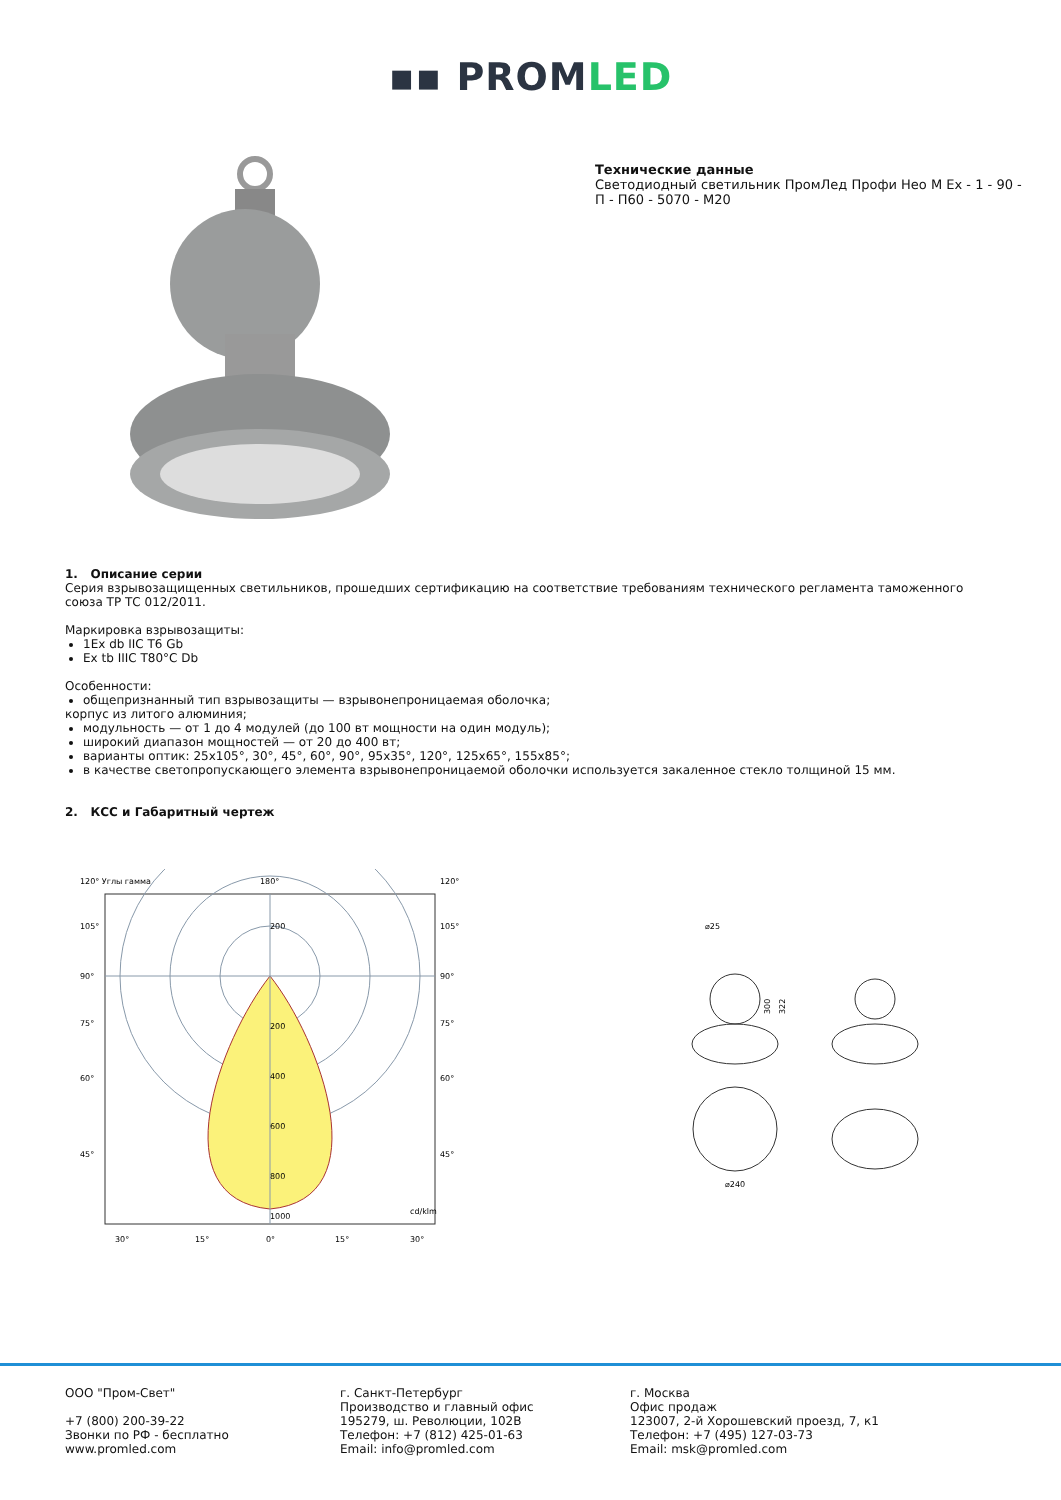▪▪ PROMLED
Технические данные
Светодиодный светильник ПромЛед Профи Нео М Ex - 1 - 90 - П - П60 - 5070 - М20
1. Описание серии
Серия взрывозащищенных светильников, прошедших сертификацию на соответствие требованиям технического регламента таможенного союза ТР ТС 012/2011.
Маркировка взрывозащиты:
1Ex db IIC T6 Gb
Ex tb IIIC T80°C Db
Особенности:
общепризнанный тип взрывозащиты — взрывонепроницаемая оболочка;
корпус из литого алюминия;
модульность — от 1 до 4 модулей (до 100 вт мощности на один модуль);
широкий диапазон мощностей — от 20 до 400 вт;
варианты оптик: 25x105°, 30°, 45°, 60°, 90°, 95x35°, 120°, 125x65°, 155x85°;
в качестве светопропускающего элемента взрывонепроницаемой оболочки используется закаленное стекло толщиной 15 мм.
2. КСС и Габаритный чертеж
120° Углы гамма
180°
120°
200
200
400
600
800
1000
cd/klm
105°
105°
90°
90°
75°
75°
60°
60°
45°
45°
30°
15°
0°
15°
30°
⌀25
300
322
⌀240
ООО "Пром-Свет"
+7 (800) 200-39-22
Звонки по РФ - бесплатно
www.promled.com
г. Санкт-Петербург
Производство и главный офис
195279, ш. Революции, 102В
Телефон: +7 (812) 425-01-63
Email: info@promled.com
г. Москва
Офис продаж
123007, 2-й Хорошевский проезд, 7, к1
Телефон: +7 (495) 127-03-73
Email: msk@promled.com